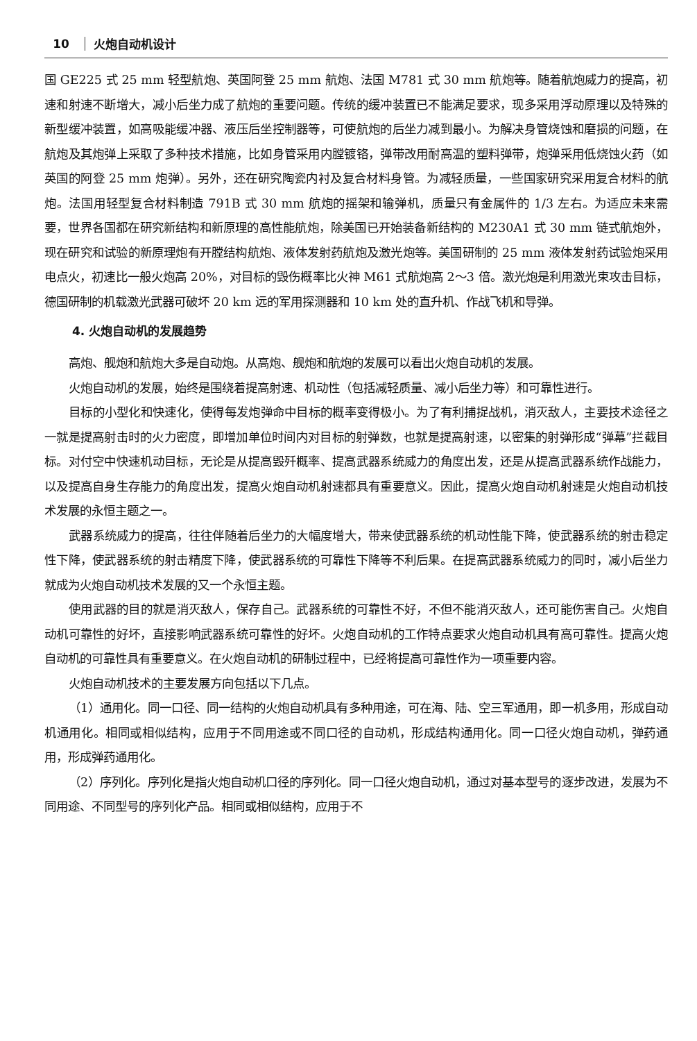10 火炮自动机设计
国 GE225 式 25 mm 轻型航炮、英国阿登 25 mm 航炮、法国 M781 式 30 mm 航炮等。随着航炮威力的提高，初速和射速不断增大，减小后坐力成了航炮的重要问题。传统的缓冲装置已不能满足要求，现多采用浮动原理以及特殊的新型缓冲装置，如高吸能缓冲器、液压后坐控制器等，可使航炮的后坐力减到最小。为解决身管烧蚀和磨损的问题，在航炮及其炮弹上采取了多种技术措施，比如身管采用内膛镀铬，弹带改用耐高温的塑料弹带，炮弹采用低烧蚀火药（如英国的阿登 25 mm 炮弹）。另外，还在研究陶瓷内衬及复合材料身管。为减轻质量，一些国家研究采用复合材料的航炮。法国用轻型复合材料制造 791B 式 30 mm 航炮的摇架和输弹机，质量只有金属件的 1/3 左右。为适应未来需要，世界各国都在研究新结构和新原理的高性能航炮，除美国已开始装备新结构的 M230A1 式 30 mm 链式航炮外，现在研究和试验的新原理炮有开膛结构航炮、液体发射药航炮及激光炮等。美国研制的 25 mm 液体发射药试验炮采用电点火，初速比一般火炮高 20%，对目标的毁伤概率比火神 M61 式航炮高 2～3 倍。激光炮是利用激光束攻击目标，德国研制的机载激光武器可破坏 20 km 远的军用探测器和 10 km 处的直升机、作战飞机和导弹。
4. 火炮自动机的发展趋势
高炮、舰炮和航炮大多是自动炮。从高炮、舰炮和航炮的发展可以看出火炮自动机的发展。
火炮自动机的发展，始终是围绕着提高射速、机动性（包括减轻质量、减小后坐力等）和可靠性进行。
目标的小型化和快速化，使得每发炮弹命中目标的概率变得极小。为了有利捕捉战机，消灭敌人，主要技术途径之一就是提高射击时的火力密度，即增加单位时间内对目标的射弹数，也就是提高射速，以密集的射弹形成“弹幕”拦截目标。对付空中快速机动目标，无论是从提高毁歼概率、提高武器系统威力的角度出发，还是从提高武器系统作战能力，以及提高自身生存能力的角度出发，提高火炮自动机射速都具有重要意义。因此，提高火炮自动机射速是火炮自动机技术发展的永恒主题之一。
武器系统威力的提高，往往伴随着后坐力的大幅度增大，带来使武器系统的机动性能下降，使武器系统的射击稳定性下降，使武器系统的射击精度下降，使武器系统的可靠性下降等不利后果。在提高武器系统威力的同时，减小后坐力就成为火炮自动机技术发展的又一个永恒主题。
使用武器的目的就是消灭敌人，保存自己。武器系统的可靠性不好，不但不能消灭敌人，还可能伤害自己。火炮自动机可靠性的好坏，直接影响武器系统可靠性的好坏。火炮自动机的工作特点要求火炮自动机具有高可靠性。提高火炮自动机的可靠性具有重要意义。在火炮自动机的研制过程中，已经将提高可靠性作为一项重要内容。
火炮自动机技术的主要发展方向包括以下几点。
（1）通用化。同一口径、同一结构的火炮自动机具有多种用途，可在海、陆、空三军通用，即一机多用，形成自动机通用化。相同或相似结构，应用于不同用途或不同口径的自动机，形成结构通用化。同一口径火炮自动机，弹药通用，形成弹药通用化。
（2）序列化。序列化是指火炮自动机口径的序列化。同一口径火炮自动机，通过对基本型号的逐步改进，发展为不同用途、不同型号的序列化产品。相同或相似结构，应用于不